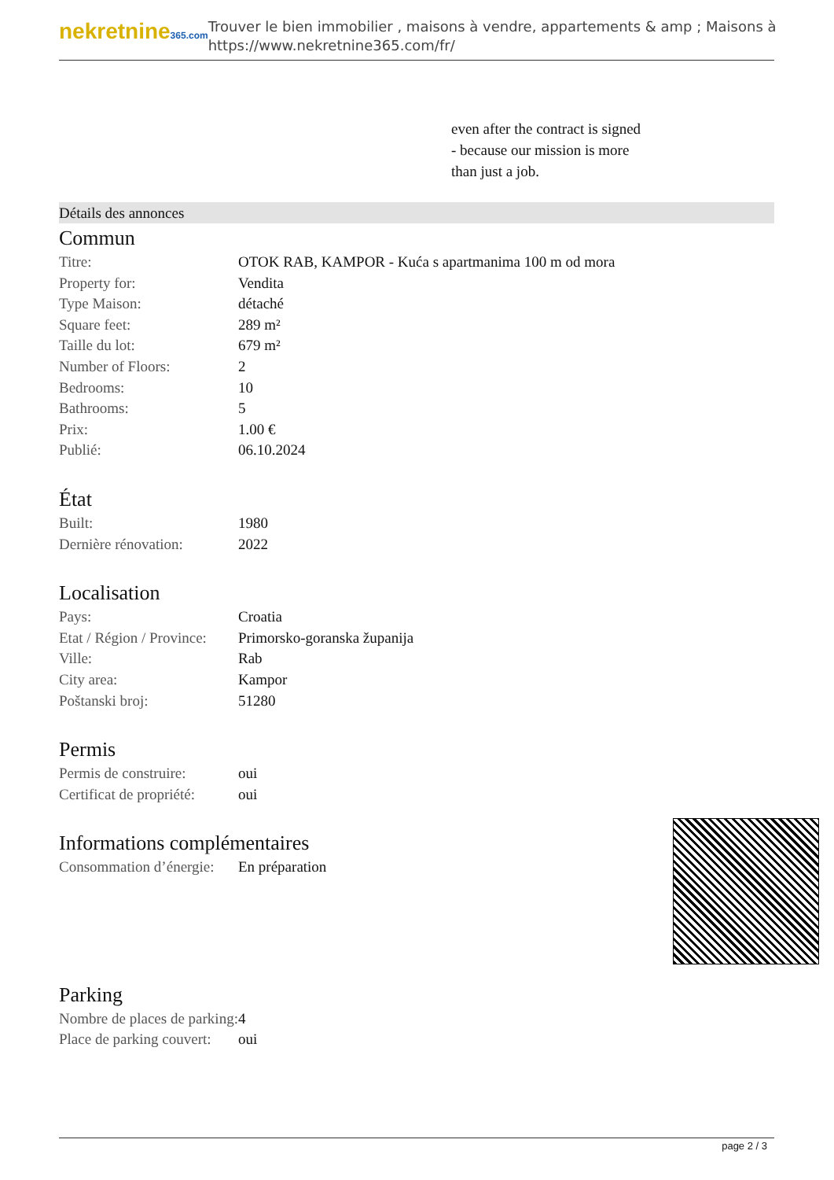nekretnine365.com
Trouver le bien immobilier , maisons à vendre, appartements & amp ; Maisons à
https://www.nekretnine365.com/fr/
even after the contract is signed
- because our mission is more
than just a job.
Détails des annonces
Commun
| Titre: | OTOK RAB, KAMPOR - Kuća s apartmanima 100 m od mora |
| Property for: | Vendita |
| Type Maison: | détaché |
| Square feet: | 289 m² |
| Taille du lot: | 679 m² |
| Number of Floors: | 2 |
| Bedrooms: | 10 |
| Bathrooms: | 5 |
| Prix: | 1.00 € |
| Publié: | 06.10.2024 |
État
| Built: | 1980 |
| Dernière rénovation: | 2022 |
Localisation
| Pays: | Croatia |
| Etat / Région / Province: | Primorsko-goranska županija |
| Ville: | Rab |
| City area: | Kampor |
| Poštanski broj: | 51280 |
Permis
| Permis de construire: | oui |
| Certificat de propriété: | oui |
Informations complémentaires
| Consommation d’énergie: | En préparation |
Parking
| Nombre de places de parking: | 4 |
| Place de parking couvert: | oui |
page 2 / 3